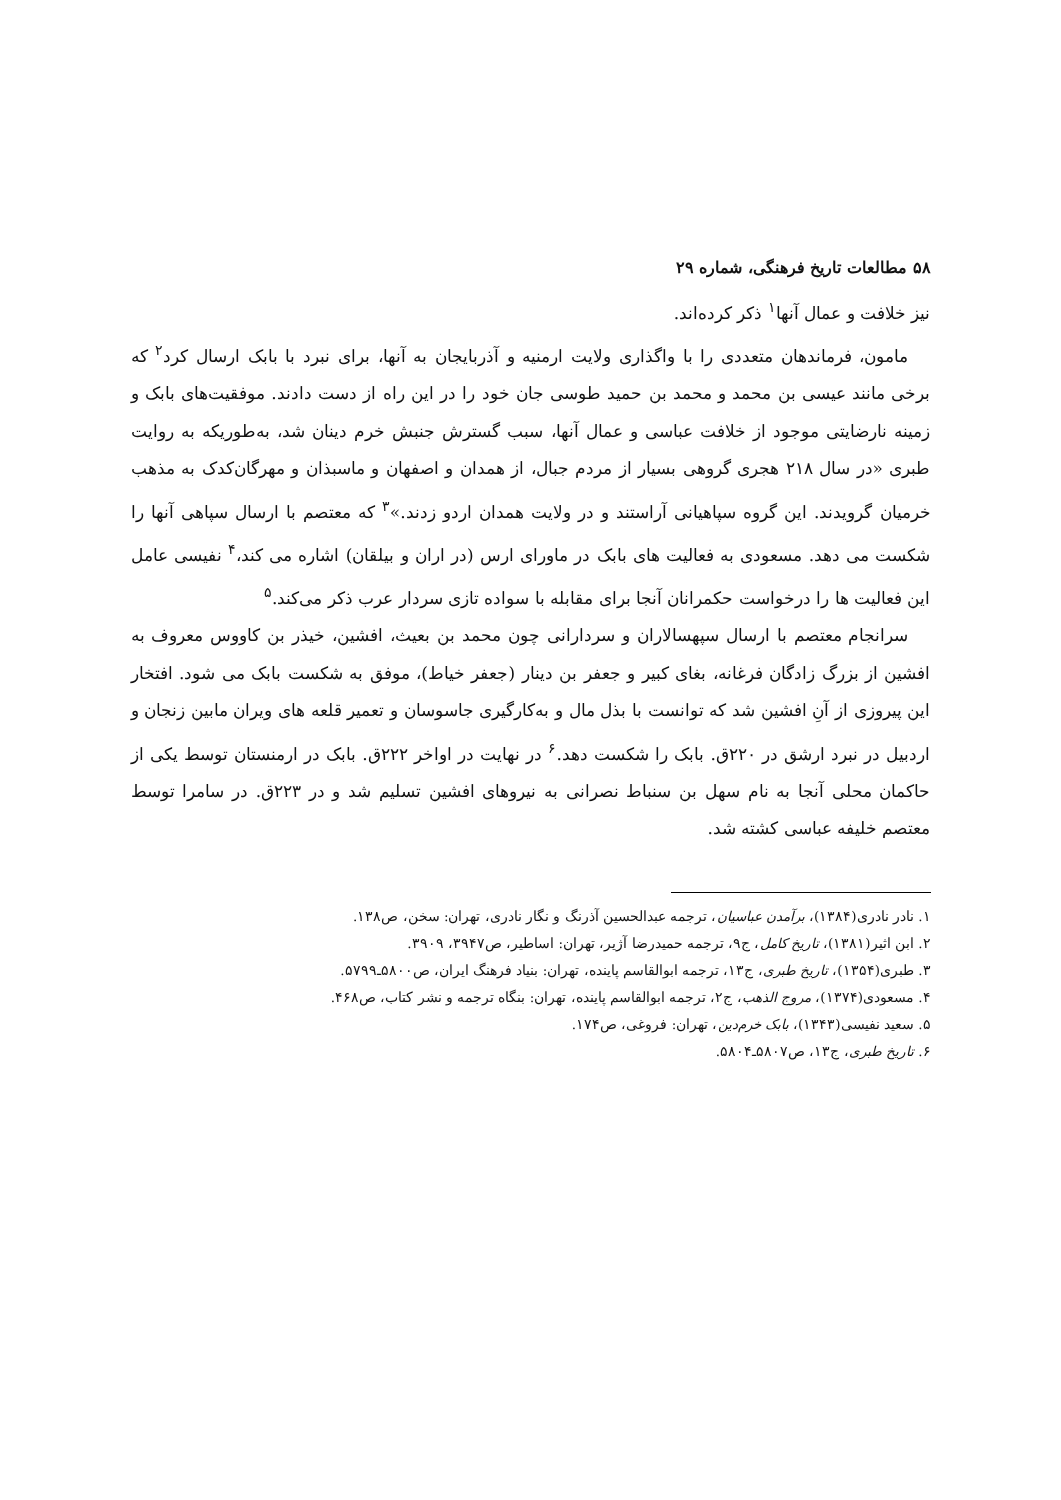۵۸ مطالعات تاریخ فرهنگی، شماره ۲۹
نیز خلافت و عمال آنها<sup>۱</sup> ذکر کرده‌اند.
مامون، فرماندهان متعددی را با واگذاری ولایت ارمنیه و آذربایجان به آنها، برای نبرد با بابک ارسال کرد<sup>۲</sup> که برخی مانند عیسی بن محمد و محمد بن حمید طوسی جان خود را در این راه از دست دادند. موفقیت‌های بابک و زمینه نارضایتی موجود از خلافت عباسی و عمال آنها، سبب گسترش جنبش خرم دینان شد، به‌طوریکه به روایت طبری «در سال ۲۱۸ هجری گروهی بسیار از مردم جبال، از همدان و اصفهان و ماسبذان و مهرگان‌کدک به مذهب خرمیان گرویدند. این گروه سپاهیانی آراستند و در ولایت همدان اردو زدند.»<sup>۳</sup> که معتصم با ارسال سپاهی آنها را شکست می دهد. مسعودی به فعالیت های بابک در ماورای ارس (در اران و بیلقان) اشاره می کند،<sup>۴</sup> نفیسی عامل این فعالیت ها را درخواست حکمرانان آنجا برای مقابله با سواده تازی سردار عرب ذکر می‌کند.<sup>۵</sup>
سرانجام معتصم با ارسال سپهسالاران و سردارانی چون محمد بن بعیث، افشین، خیذر بن کاووس معروف به افشین از بزرگ زادگان فرغانه، بغای کبیر و جعفر بن دینار (جعفر خیاط)، موفق به شکست بابک می شود. افتخار این پیروزی از آنِ افشین شد که توانست با بذل مال و به‌کارگیری جاسوسان و تعمیر قلعه های ویران مابین زنجان و اردبیل در نبرد ارشق در ۲۲۰ق. بابک را شکست دهد.<sup>۶</sup> در نهایت در اواخر ۲۲۲ق. بابک در ارمنستان توسط یکی از حاکمان محلی آنجا به نام سهل بن سنباط نصرانی به نیروهای افشین تسلیم شد و در ۲۲۳ق. در سامرا توسط معتصم خلیفه عباسی کشته شد.
۱. نادر نادری(۱۳۸۴)، برآمدن عباسیان، ترجمه عبدالحسین آذرنگ و نگار نادری، تهران: سخن، ص۱۳۸.
۲. ابن اثیر(۱۳۸۱)، تاریخ کامل، ج۹، ترجمه حمیدرضا آژیر، تهران: اساطیر، ص۳۹۴۷، ۳۹۰۹.
۳. طبری(۱۳۵۴)، تاریخ طبری، ج۱۳، ترجمه ابوالقاسم پاینده، تهران: بنیاد فرهنگ ایران، ص۵۸۰۰ـ۵۷۹۹.
۴. مسعودی(۱۳۷۴)، مروج الذهب، ج۲، ترجمه ابوالقاسم پاینده، تهران: بنگاه ترجمه و نشر کتاب، ص۴۶۸.
۵. سعید نفیسی(۱۳۴۳)، بابک خرم‌دین، تهران: فروغی، ص۱۷۴.
۶. تاریخ طبری، ج۱۳، ص۵۸۰۷ـ۵۸۰۴.